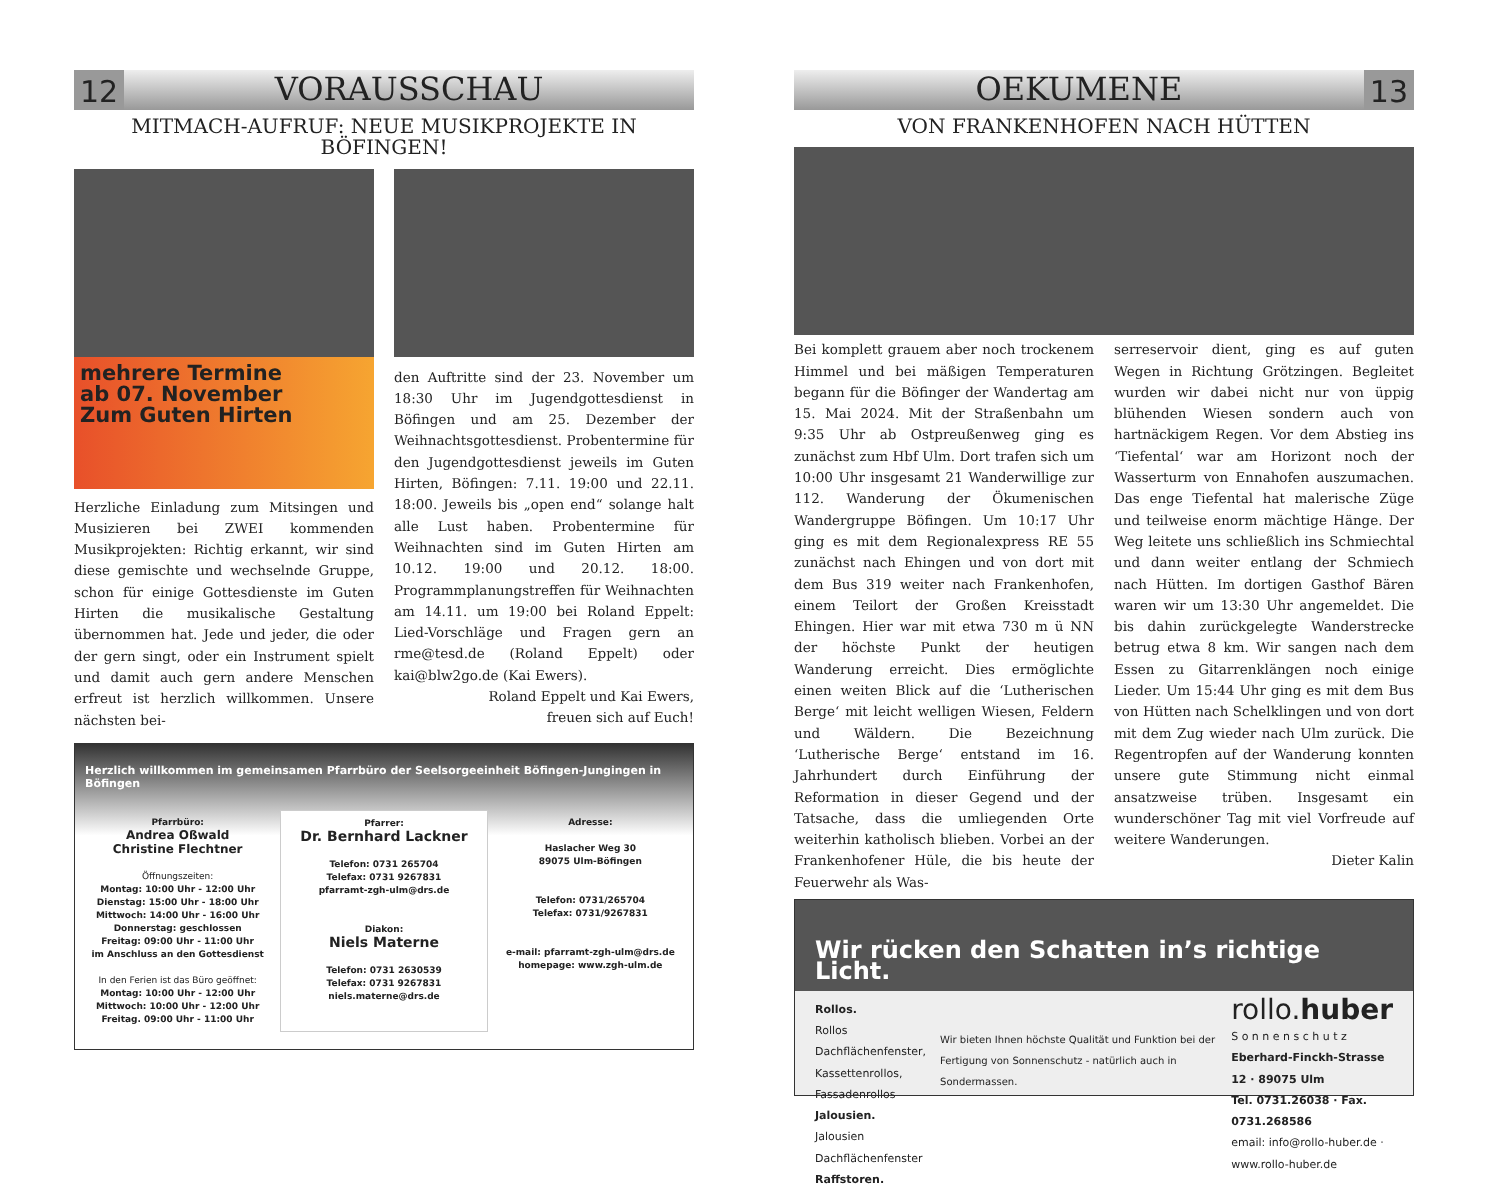12 VORAUSSCHAU
MITMACH-AUFRUF: NEUE MUSIKPROJEKTE IN BÖFINGEN!
mehrere Termine
ab 07. November
Zum Guten Hirten
Herzliche Einladung zum Mitsingen und Musizieren bei ZWEI kommenden Musikprojekten: Richtig erkannt, wir sind diese gemischte und wechselnde Gruppe, schon für einige Gottesdienste im Guten Hirten die musikalische Gestaltung übernommen hat. Jede und jeder, die oder der gern singt, oder ein Instrument spielt und damit auch gern andere Menschen erfreut ist herzlich willkommen. Unsere nächsten bei-
den Auftritte sind der 23. November um 18:30 Uhr im Jugendgottesdienst in Böfingen und am 25. Dezember der Weihnachtsgottesdienst. Probentermine für den Jugendgottesdienst jeweils im Guten Hirten, Böfingen: 7.11. 19:00 und 22.11. 18:00. Jeweils bis „open end“ solange halt alle Lust haben. Probentermine für Weihnachten sind im Guten Hirten am 10.12. 19:00 und 20.12. 18:00. Programmplanungstreffen für Weihnachten am 14.11. um 19:00 bei Roland Eppelt: Lied-Vorschläge und Fragen gern an rme@tesd.de (Roland Eppelt) oder kai@blw2go.de (Kai Ewers).
Roland Eppelt und Kai Ewers,
freuen sich auf Euch!
Herzlich willkommen im gemeinsamen Pfarrbüro der Seelsorgeeinheit Böfingen-Jungingen in Böfingen
Pfarrbüro:
Andrea Oßwald
Christine Flechtner
Öffnungszeiten:
Montag: 10:00 Uhr - 12:00 Uhr
Dienstag: 15:00 Uhr - 18:00 Uhr
Mittwoch: 14:00 Uhr - 16:00 Uhr
Donnerstag: geschlossen
Freitag: 09:00 Uhr - 11:00 Uhr
im Anschluss an den Gottesdienst
In den Ferien ist das Büro geöffnet:
Montag: 10:00 Uhr - 12:00 Uhr
Mittwoch: 10:00 Uhr - 12:00 Uhr
Freitag. 09:00 Uhr - 11:00 Uhr
Pfarrer:
Dr. Bernhard Lackner
Telefon: 0731 265704
Telefax: 0731 9267831
pfarramt-zgh-ulm@drs.de
Diakon:
Niels Materne
Telefon: 0731 2630539
Telefax: 0731 9267831
niels.materne@drs.de
Adresse:
Haslacher Weg 30
89075 Ulm-Böfingen
Telefon: 0731/265704
Telefax: 0731/9267831
e-mail: pfarramt-zgh-ulm@drs.de
homepage: www.zgh-ulm.de
OEKUMENE 13
VON FRANKENHOFEN NACH HÜTTEN
Bei komplett grauem aber noch trockenem Himmel und bei mäßigen Temperaturen begann für die Böfinger der Wandertag am 15. Mai 2024. Mit der Straßenbahn um 9:35 Uhr ab Ostpreußenweg ging es zunächst zum Hbf Ulm. Dort trafen sich um 10:00 Uhr insgesamt 21 Wanderwillige zur 112. Wanderung der Ökumenischen Wandergruppe Böfingen. Um 10:17 Uhr ging es mit dem Regionalexpress RE 55 zunächst nach Ehingen und von dort mit dem Bus 319 weiter nach Frankenhofen, einem Teilort der Großen Kreisstadt Ehingen. Hier war mit etwa 730 m ü NN der höchste Punkt der heutigen Wanderung erreicht. Dies ermöglichte einen weiten Blick auf die ‘Lutherischen Berge‘ mit leicht welligen Wiesen, Feldern und Wäldern. Die Bezeichnung ‘Lutherische Berge‘ entstand im 16. Jahrhundert durch Einführung der Reformation in dieser Gegend und der Tatsache, dass die umliegenden Orte weiterhin katholisch blieben. Vorbei an der Frankenhofener Hüle, die bis heute der Feuerwehr als Was-
serreservoir dient, ging es auf guten Wegen in Richtung Grötzingen. Begleitet wurden wir dabei nicht nur von üppig blühenden Wiesen sondern auch von hartnäckigem Regen. Vor dem Abstieg ins ‘Tiefental‘ war am Horizont noch der Wasserturm von Ennahofen auszumachen. Das enge Tiefental hat malerische Züge und teilweise enorm mächtige Hänge. Der Weg leitete uns schließlich ins Schmiechtal und dann weiter entlang der Schmiech nach Hütten. Im dortigen Gasthof Bären waren wir um 13:30 Uhr angemeldet. Die bis dahin zurückgelegte Wanderstrecke betrug etwa 8 km. Wir sangen nach dem Essen zu Gitarrenklängen noch einige Lieder. Um 15:44 Uhr ging es mit dem Bus von Hütten nach Schelklingen und von dort mit dem Zug wieder nach Ulm zurück. Die Regentropfen auf der Wanderung konnten unsere gute Stimmung nicht einmal ansatzweise trüben. Insgesamt ein wunderschöner Tag mit viel Vorfreude auf weitere Wanderungen.
Dieter Kalin
Wir rücken den Schatten in’s richtige Licht.
Rollos.
Rollos Dachflächenfenster,
Kassettenrollos, Fassadenrollos
Jalousien.
Jalousien Dachflächenfenster
Raffstoren.
Wir bieten Ihnen höchste Qualität und Funktion bei der Fertigung von Sonnenschutz - natürlich auch in Sondermassen.
rollo.huber
S o n n e n s c h u t z
Eberhard-Finckh-Strasse 12 · 89075 Ulm
Tel. 0731.26038 · Fax. 0731.268586
email: info@rollo-huber.de · www.rollo-huber.de